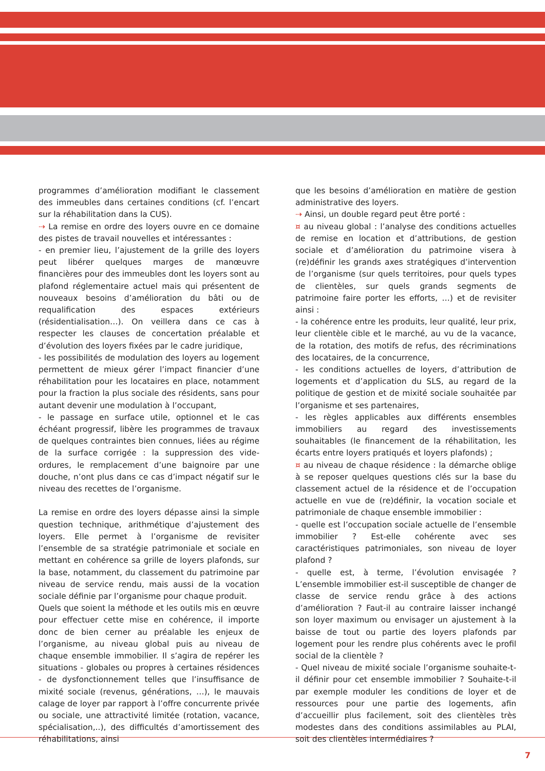programmes d’amélioration modifiant le classement des immeubles dans certaines conditions (cf. l’encart sur la réhabilitation dans la CUS).
⇢ La remise en ordre des loyers ouvre en ce domaine des pistes de travail nouvelles et intéressantes :
- en premier lieu, l’ajustement de la grille des loyers peut libérer quelques marges de manœuvre financières pour des immeubles dont les loyers sont au plafond réglementaire actuel mais qui présentent de nouveaux besoins d’amélioration du bâti ou de requalification des espaces extérieurs (résidentialisation…). On veillera dans ce cas à respecter les clauses de concertation préalable et d’évolution des loyers fixées par le cadre juridique,
- les possibilités de modulation des loyers au logement permettent de mieux gérer l’impact financier d’une réhabilitation pour les locataires en place, notamment pour la fraction la plus sociale des résidents, sans pour autant devenir une modulation à l’occupant,
- le passage en surface utile, optionnel et le cas échéant progressif, libère les programmes de travaux de quelques contraintes bien connues, liées au régime de la surface corrigée : la suppression des vide-ordures, le remplacement d’une baignoire par une douche, n’ont plus dans ce cas d’impact négatif sur le niveau des recettes de l’organisme.
La remise en ordre des loyers dépasse ainsi la simple question technique, arithmétique d’ajustement des loyers. Elle permet à l’organisme de revisiter l’ensemble de sa stratégie patrimoniale et sociale en mettant en cohérence sa grille de loyers plafonds, sur la base, notamment, du classement du patrimoine par niveau de service rendu, mais aussi de la vocation sociale définie par l’organisme pour chaque produit.
Quels que soient la méthode et les outils mis en œuvre pour effectuer cette mise en cohérence, il importe donc de bien cerner au préalable les enjeux de l’organisme, au niveau global puis au niveau de chaque ensemble immobilier. Il s’agira de repérer les situations - globales ou propres à certaines résidences - de dysfonctionnement telles que l’insuffisance de mixité sociale (revenus, générations, …), le mauvais calage de loyer par rapport à l’offre concurrente privée ou sociale, une attractivité limitée (rotation, vacance, spécialisation,..), des difficultés d’amortissement des réhabilitations, ainsi
que les besoins d’amélioration en matière de gestion administrative des loyers.
⇢ Ainsi, un double regard peut être porté :
¤ au niveau global : l’analyse des conditions actuelles de remise en location et d’attributions, de gestion sociale et d’amélioration du patrimoine visera à (re)définir les grands axes stratégiques d’intervention de l’organisme (sur quels territoires, pour quels types de clientèles, sur quels grands segments de patrimoine faire porter les efforts, …) et de revisiter ainsi :
- la cohérence entre les produits, leur qualité, leur prix, leur clientèle cible et le marché, au vu de la vacance, de la rotation, des motifs de refus, des récriminations des locataires, de la concurrence,
- les conditions actuelles de loyers, d’attribution de logements et d’application du SLS, au regard de la politique de gestion et de mixité sociale souhaitée par l’organisme et ses partenaires,
- les règles applicables aux différents ensembles immobiliers au regard des investissements souhaitables (le financement de la réhabilitation, les écarts entre loyers pratiqués et loyers plafonds) ;
¤ au niveau de chaque résidence : la démarche oblige à se reposer quelques questions clés sur la base du classement actuel de la résidence et de l’occupation actuelle en vue de (re)définir, la vocation sociale et patrimoniale de chaque ensemble immobilier :
- quelle est l’occupation sociale actuelle de l’ensemble immobilier ? Est-elle cohérente avec ses caractéristiques patrimoniales, son niveau de loyer plafond ?
- quelle est, à terme, l’évolution envisagée ? L’ensemble immobilier est-il susceptible de changer de classe de service rendu grâce à des actions d’amélioration ? Faut-il au contraire laisser inchangé son loyer maximum ou envisager un ajustement à la baisse de tout ou partie des loyers plafonds par logement pour les rendre plus cohérents avec le profil social de la clientèle ?
- Quel niveau de mixité sociale l’organisme souhaite-t-il définir pour cet ensemble immobilier ? Souhaite-t-il par exemple moduler les conditions de loyer et de ressources pour une partie des logements, afin d’accueillir plus facilement, soit des clientèles très modestes dans des conditions assimilables au PLAI, soit des clientèles intermédiaires ?
7